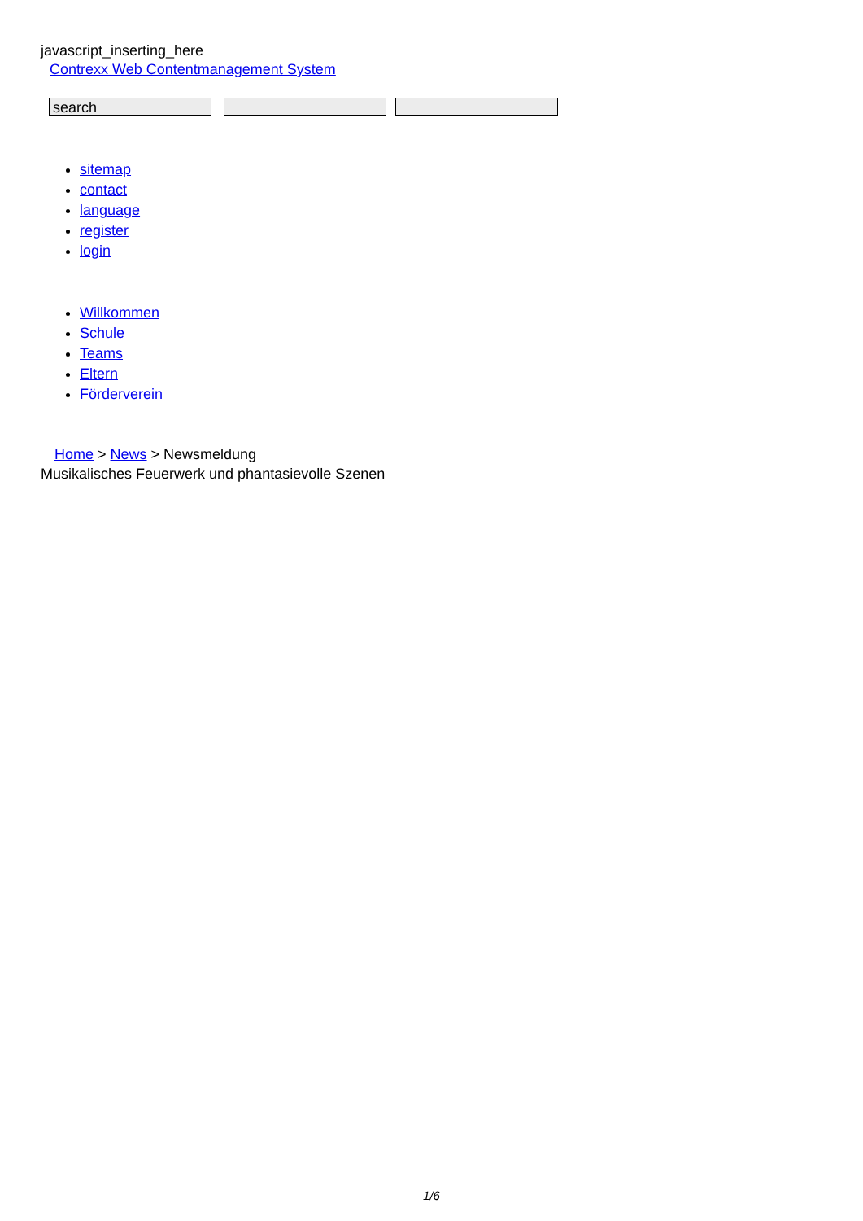javascript_inserting_here
Contrexx Web Contentmanagement System
search
sitemap
contact
language
register
login
Willkommen
Schule
Teams
Eltern
Förderverein
Home > News > Newsmeldung
Musikalisches Feuerwerk und phantasievolle Szenen
1/6